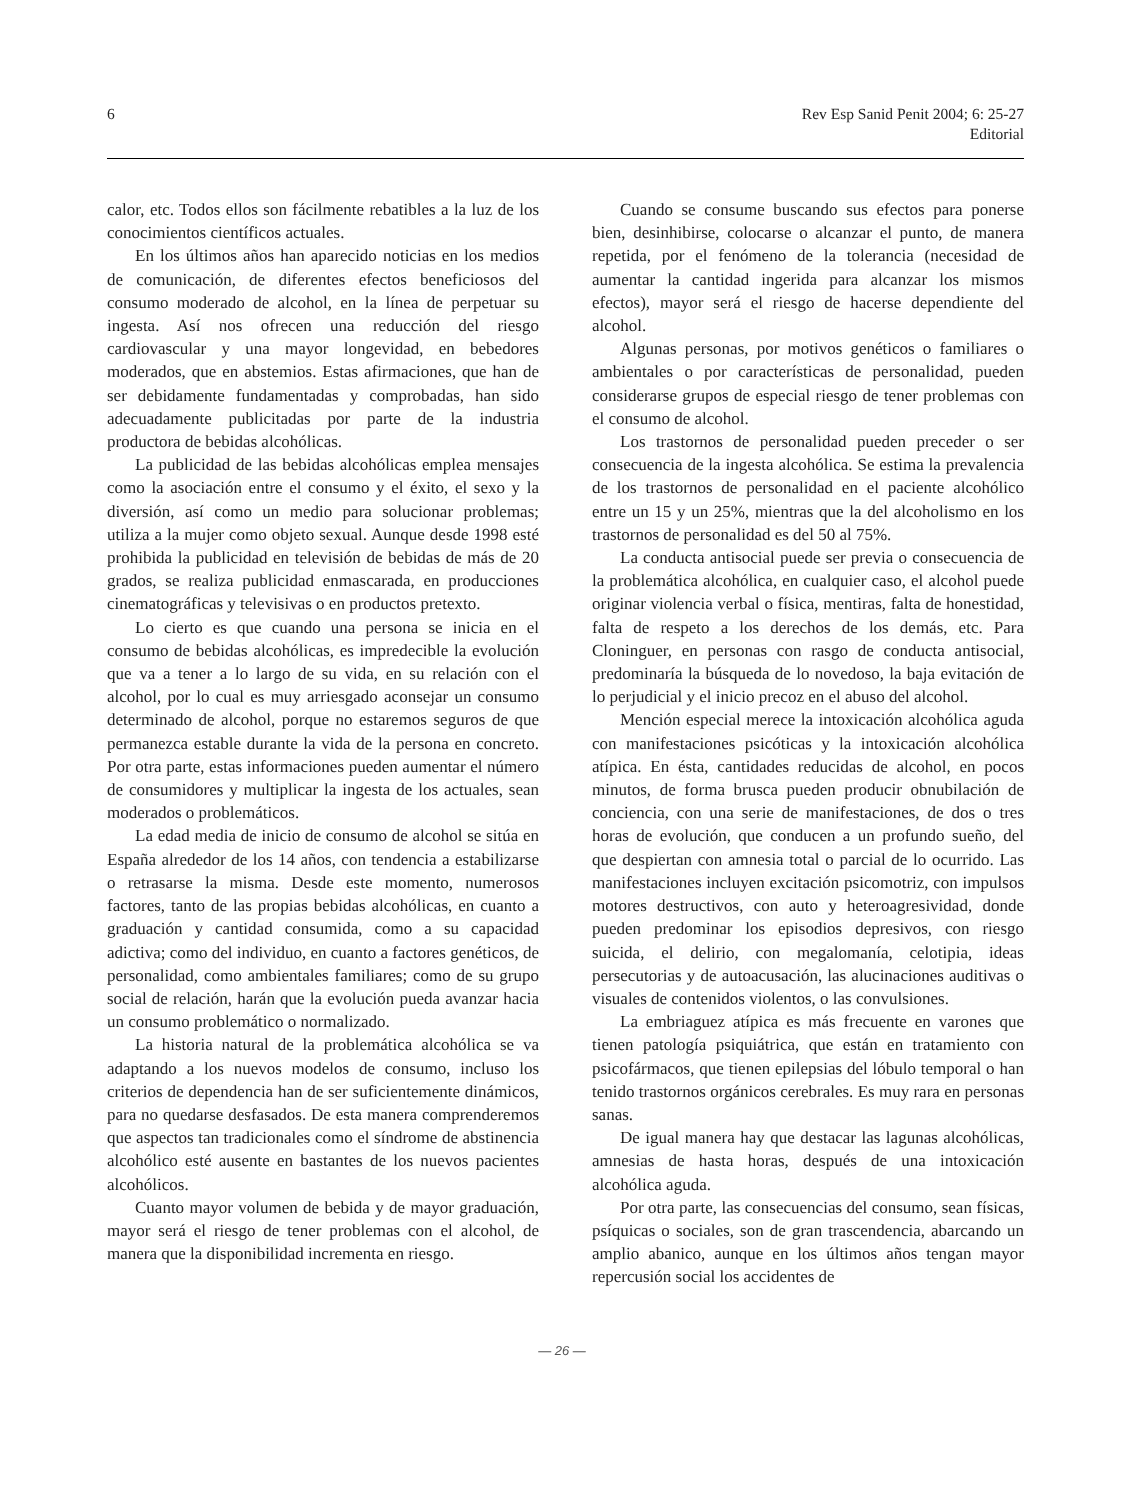6 Rev Esp Sanid Penit 2004; 6: 25-27
Editorial
calor, etc. Todos ellos son fácilmente rebatibles a la luz de los conocimientos científicos actuales.
En los últimos años han aparecido noticias en los medios de comunicación, de diferentes efectos beneficiosos del consumo moderado de alcohol, en la línea de perpetuar su ingesta. Así nos ofrecen una reducción del riesgo cardiovascular y una mayor longevidad, en bebedores moderados, que en abstemios. Estas afirmaciones, que han de ser debidamente fundamentadas y comprobadas, han sido adecuadamente publicitadas por parte de la industria productora de bebidas alcohólicas.
La publicidad de las bebidas alcohólicas emplea mensajes como la asociación entre el consumo y el éxito, el sexo y la diversión, así como un medio para solucionar problemas; utiliza a la mujer como objeto sexual. Aunque desde 1998 esté prohibida la publicidad en televisión de bebidas de más de 20 grados, se realiza publicidad enmascarada, en producciones cinematográficas y televisivas o en productos pretexto.
Lo cierto es que cuando una persona se inicia en el consumo de bebidas alcohólicas, es impredecible la evolución que va a tener a lo largo de su vida, en su relación con el alcohol, por lo cual es muy arriesgado aconsejar un consumo determinado de alcohol, porque no estaremos seguros de que permanezca estable durante la vida de la persona en concreto. Por otra parte, estas informaciones pueden aumentar el número de consumidores y multiplicar la ingesta de los actuales, sean moderados o problemáticos.
La edad media de inicio de consumo de alcohol se sitúa en España alrededor de los 14 años, con tendencia a estabilizarse o retrasarse la misma. Desde este momento, numerosos factores, tanto de las propias bebidas alcohólicas, en cuanto a graduación y cantidad consumida, como a su capacidad adictiva; como del individuo, en cuanto a factores genéticos, de personalidad, como ambientales familiares; como de su grupo social de relación, harán que la evolución pueda avanzar hacia un consumo problemático o normalizado.
La historia natural de la problemática alcohólica se va adaptando a los nuevos modelos de consumo, incluso los criterios de dependencia han de ser suficientemente dinámicos, para no quedarse desfasados. De esta manera comprenderemos que aspectos tan tradicionales como el síndrome de abstinencia alcohólico esté ausente en bastantes de los nuevos pacientes alcohólicos.
Cuanto mayor volumen de bebida y de mayor graduación, mayor será el riesgo de tener problemas con el alcohol, de manera que la disponibilidad incrementa en riesgo.
Cuando se consume buscando sus efectos para ponerse bien, desinhibirse, colocarse o alcanzar el punto, de manera repetida, por el fenómeno de la tolerancia (necesidad de aumentar la cantidad ingerida para alcanzar los mismos efectos), mayor será el riesgo de hacerse dependiente del alcohol.
Algunas personas, por motivos genéticos o familiares o ambientales o por características de personalidad, pueden considerarse grupos de especial riesgo de tener problemas con el consumo de alcohol.
Los trastornos de personalidad pueden preceder o ser consecuencia de la ingesta alcohólica. Se estima la prevalencia de los trastornos de personalidad en el paciente alcohólico entre un 15 y un 25%, mientras que la del alcoholismo en los trastornos de personalidad es del 50 al 75%.
La conducta antisocial puede ser previa o consecuencia de la problemática alcohólica, en cualquier caso, el alcohol puede originar violencia verbal o física, mentiras, falta de honestidad, falta de respeto a los derechos de los demás, etc. Para Cloninguer, en personas con rasgo de conducta antisocial, predominaría la búsqueda de lo novedoso, la baja evitación de lo perjudicial y el inicio precoz en el abuso del alcohol.
Mención especial merece la intoxicación alcohólica aguda con manifestaciones psicóticas y la intoxicación alcohólica atípica. En ésta, cantidades reducidas de alcohol, en pocos minutos, de forma brusca pueden producir obnubilación de conciencia, con una serie de manifestaciones, de dos o tres horas de evolución, que conducen a un profundo sueño, del que despiertan con amnesia total o parcial de lo ocurrido. Las manifestaciones incluyen excitación psicomotriz, con impulsos motores destructivos, con auto y heteroagresividad, donde pueden predominar los episodios depresivos, con riesgo suicida, el delirio, con megalomanía, celotipia, ideas persecutorias y de autoacusación, las alucinaciones auditivas o visuales de contenidos violentos, o las convulsiones.
La embriaguez atípica es más frecuente en varones que tienen patología psiquiátrica, que están en tratamiento con psicofármacos, que tienen epilepsias del lóbulo temporal o han tenido trastornos orgánicos cerebrales. Es muy rara en personas sanas.
De igual manera hay que destacar las lagunas alcohólicas, amnesias de hasta horas, después de una intoxicación alcohólica aguda.
Por otra parte, las consecuencias del consumo, sean físicas, psíquicas o sociales, son de gran trascendencia, abarcando un amplio abanico, aunque en los últimos años tengan mayor repercusión social los accidentes de
— 26 —